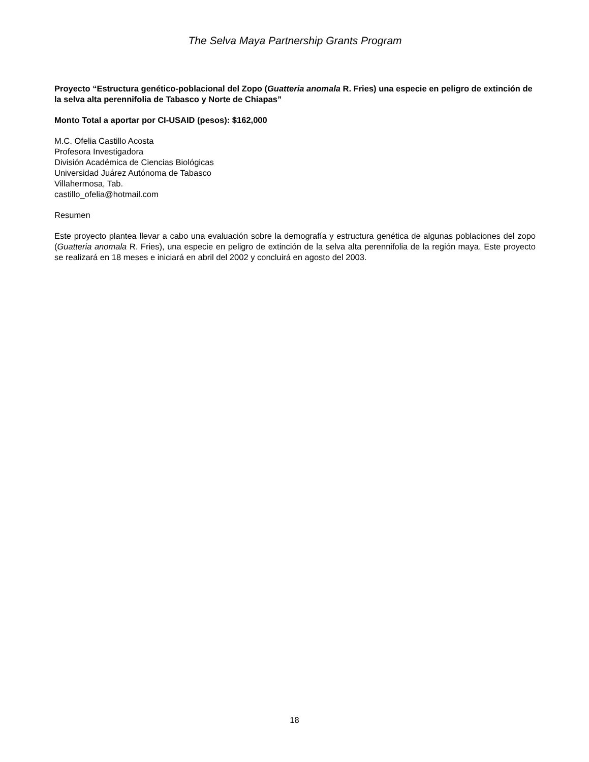The Selva Maya Partnership Grants Program
Proyecto “Estructura genético-poblacional del Zopo (Guatteria anomala R. Fries) una especie en peligro de extinción de la selva alta perennifolia de Tabasco y Norte de Chiapas”
Monto Total a aportar por CI-USAID (pesos): $162,000
M.C. Ofelia Castillo Acosta
Profesora Investigadora
División Académica de Ciencias Biológicas
Universidad Juárez Autónoma de Tabasco
Villahermosa, Tab.
castillo_ofelia@hotmail.com
Resumen
Este proyecto plantea llevar a cabo una evaluación sobre la demografía y estructura genética de algunas poblaciones del zopo (Guatteria anomala R. Fries), una especie en peligro de extinción de la selva alta perennifolia de la región maya. Este proyecto se realizará en 18 meses e iniciará en abril del 2002 y concluirá en agosto del 2003.
18